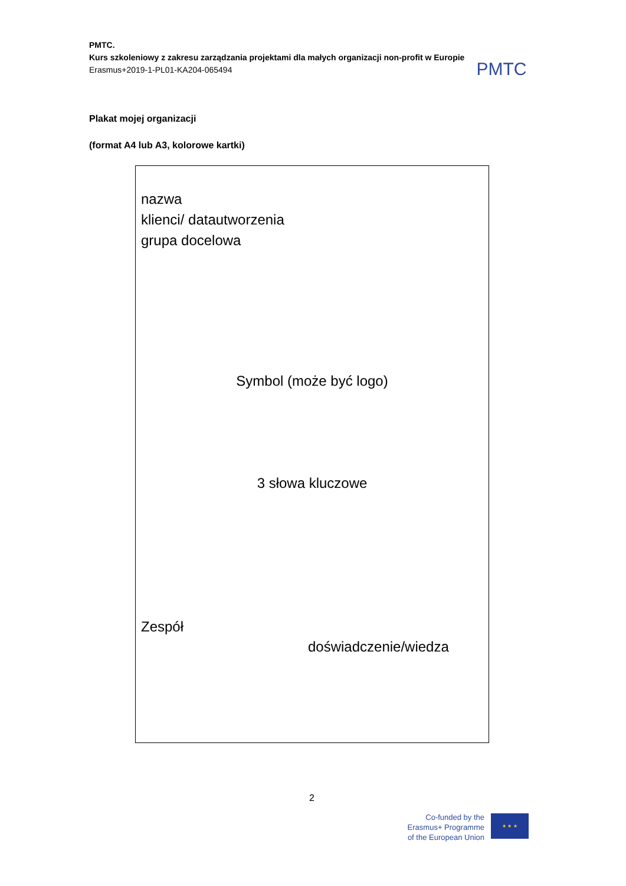PMTC.
Kurs szkoleniowy z zakresu zarządzania projektami dla małych organizacji non-profit w Europie
Erasmus+2019-1-PL01-KA204-065494
PMTC
Plakat mojej organizacji
(format A4 lub A3, kolorowe kartki)
nazwa
klienci/ datautworzenia
grupa docelowa
Symbol (może być logo)
3 słowa kluczowe
Zespół
doświadczenie/wiedza
2
Co-funded by the
Erasmus+ Programme
of the European Union
★ ★ ★